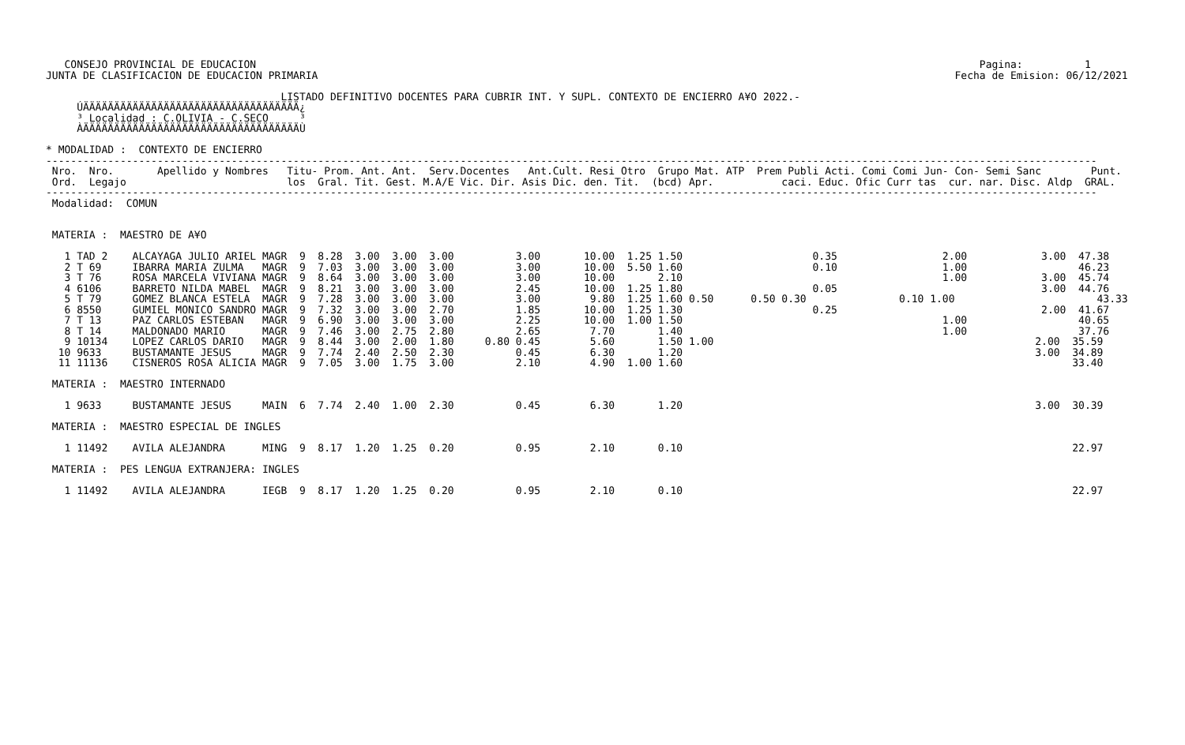CONSEJO PROVINCIAL DE EDUCACION                                                                                                                     Pagina:          1
JUNTA DE CLASIFICACION DE EDUCACION PRIMARIA                                                                                                       Fecha de Emision: 06/12/2021

                                      LISTADO DEFINITIVO DOCENTES PARA CUBRIR INT. Y SUPL. CONTEXTO DE ENCIERRO A¥O 2022.-
     ÚÄÄÄÄÄÄÄÄÄÄÄÄÄÄÄÄÄÄÄÄÄÄÄÄÄÄÄÄÄÄÄÄÄÄÄ¿
     ³ Localidad : C.OLIVIA - C.SECO     ³
     ÀÄÄÄÄÄÄÄÄÄÄÄÄÄÄÄÄÄÄÄÄÄÄÄÄÄÄÄÄÄÄÄÄÄÄÄÙ

* MODALIDAD :  CONTEXTO DE ENCIERRO
--------------------------------------------------------------------------------------------------------------------------------------------------------------------------
 Nro.  Nro.       Apellido y Nombres   Titu- Prom. Ant. Ant.  Serv.Docentes   Ant.Cult. Resi Otro  Grupo Mat. ATP  Prem Publi Acti. Comi Comi Jun- Con- Semi Sanc        Punt.
 Ord.  Legajo                          los  Gral. Tit. Gest. M.A/E Vic. Dir. Asis Dic. den. Tit.  (bcd) Apr.           caci. Educ. Ofic Curr tas  cur. nar. Disc. Aldp  GRAL.
--------------------------------------------------------------------------------------------------------------------------------------------------------------------------
 Modalidad:  COMUN


 MATERIA :  MAESTRO DE A¥O

   1 TAD 2    ALCAYAGA JULIO ARIEL MAGR  9  8.28  3.00  3.00  3.00          3.00       10.00  1.25 1.50                     0.35                 2.00            3.00  47.38
   2 T 69     IBARRA MARIA ZULMA   MAGR  9  7.03  3.00  3.00  3.00          3.00       10.00  5.50 1.60                     0.10                 1.00                  46.23
   3 T 76     ROSA MARCELA VIVIANA MAGR  9  8.64  3.00  3.00  3.00          3.00       10.00       2.10                                          1.00            3.00  45.74
   4 6106     BARRETO NILDA MABEL  MAGR  9  8.21  3.00  3.00  3.00          2.45       10.00  1.25 1.80                     0.05                                 3.00  44.76
   5 T 79     GOMEZ BLANCA ESTELA  MAGR  9  7.28  3.00  3.00  3.00          3.00        9.80  1.25 1.60 0.50      0.50 0.30               0.10 1.00                       43.33
   6 8550     GUMIEL MONICO SANDRO MAGR  9  7.32  3.00  3.00  2.70          1.85       10.00  1.25 1.30                     0.25                                 2.00  41.67
   7 T 13     PAZ CARLOS ESTEBAN   MAGR  9  6.90  3.00  3.00  3.00          2.25       10.00  1.00 1.50                                          1.00                  40.65
   8 T 14     MALDONADO MARIO      MAGR  9  7.46  3.00  2.75  2.80          2.65        7.70       1.40                                          1.00                  37.76
   9 10134    LOPEZ CARLOS DARIO   MAGR  9  8.44  3.00  2.00  1.80     0.80 0.45        5.60       1.50 1.00                                                    2.00  35.59
  10 9633     BUSTAMANTE JESUS     MAGR  9  7.74  2.40  2.50  2.30          0.45        6.30       1.20                                                         3.00  34.89
  11 11136    CISNEROS ROSA ALICIA MAGR  9  7.05  3.00  1.75  3.00          2.10        4.90  1.00 1.60                                                               33.40

 MATERIA :  MAESTRO INTERNADO

   1 9633     BUSTAMANTE JESUS     MAIN  6  7.74  2.40  1.00  2.30          0.45        6.30       1.20                                                         3.00  30.39

 MATERIA :  MAESTRO ESPECIAL DE INGLES

   1 11492    AVILA ALEJANDRA      MING  9  8.17  1.20  1.25  0.20          0.95        2.10       0.10                                                               22.97

 MATERIA :  PES LENGUA EXTRANJERA: INGLES

   1 11492    AVILA ALEJANDRA      IEGB  9  8.17  1.20  1.25  0.20          0.95        2.10       0.10                                                               22.97